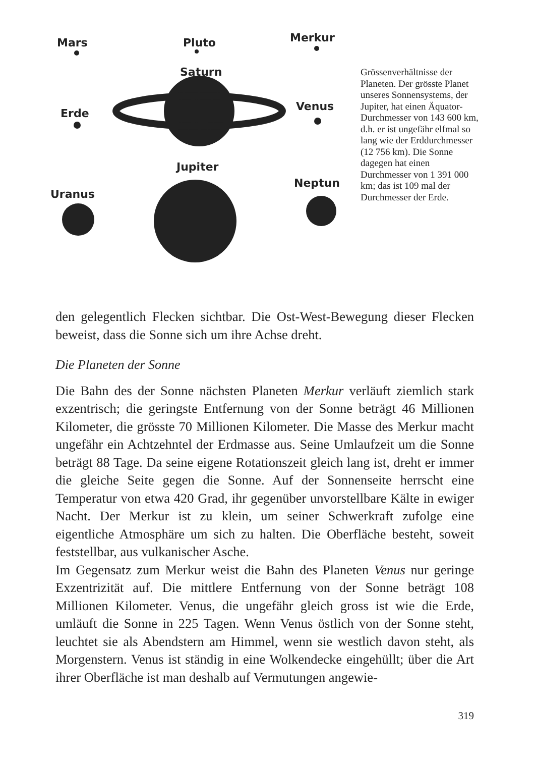Mars
Pluto
Merkur
Saturn
Erde
Venus
Jupiter
Uranus
Neptun
Grössenverhältnisse der Planeten. Der grösste Planet unseres Sonnensystems, der Jupiter, hat einen Äquator-Durchmesser von 143 600 km, d.h. er ist ungefähr elfmal so lang wie der Erddurchmesser (12 756 km). Die Sonne dagegen hat einen Durchmesser von 1 391 000 km; das ist 109 mal der Durchmesser der Erde.
den gelegentlich Flecken sichtbar. Die Ost-West-Bewegung dieser Flecken beweist, dass die Sonne sich um ihre Achse dreht.
Die Planeten der Sonne
Die Bahn des der Sonne nächsten Planeten Merkur verläuft ziemlich stark exzentrisch; die geringste Entfernung von der Sonne beträgt 46 Millionen Kilometer, die grösste 70 Millionen Kilometer. Die Masse des Merkur macht ungefähr ein Achtzehntel der Erdmasse aus. Seine Umlaufzeit um die Sonne beträgt 88 Tage. Da seine eigene Rotationszeit gleich lang ist, dreht er immer die gleiche Seite gegen die Sonne. Auf der Sonnenseite herrscht eine Temperatur von etwa 420 Grad, ihr gegenüber unvorstellbare Kälte in ewiger Nacht. Der Merkur ist zu klein, um seiner Schwerkraft zufolge eine eigentliche Atmosphäre um sich zu halten. Die Oberfläche besteht, soweit feststellbar, aus vulkanischer Asche.
Im Gegensatz zum Merkur weist die Bahn des Planeten Venus nur geringe Exzentrizität auf. Die mittlere Entfernung von der Sonne beträgt 108 Millionen Kilometer. Venus, die ungefähr gleich gross ist wie die Erde, umläuft die Sonne in 225 Tagen. Wenn Venus östlich von der Sonne steht, leuchtet sie als Abendstern am Himmel, wenn sie westlich davon steht, als Morgenstern. Venus ist ständig in eine Wolkendecke eingehüllt; über die Art ihrer Oberfläche ist man deshalb auf Vermutungen angewie-
319